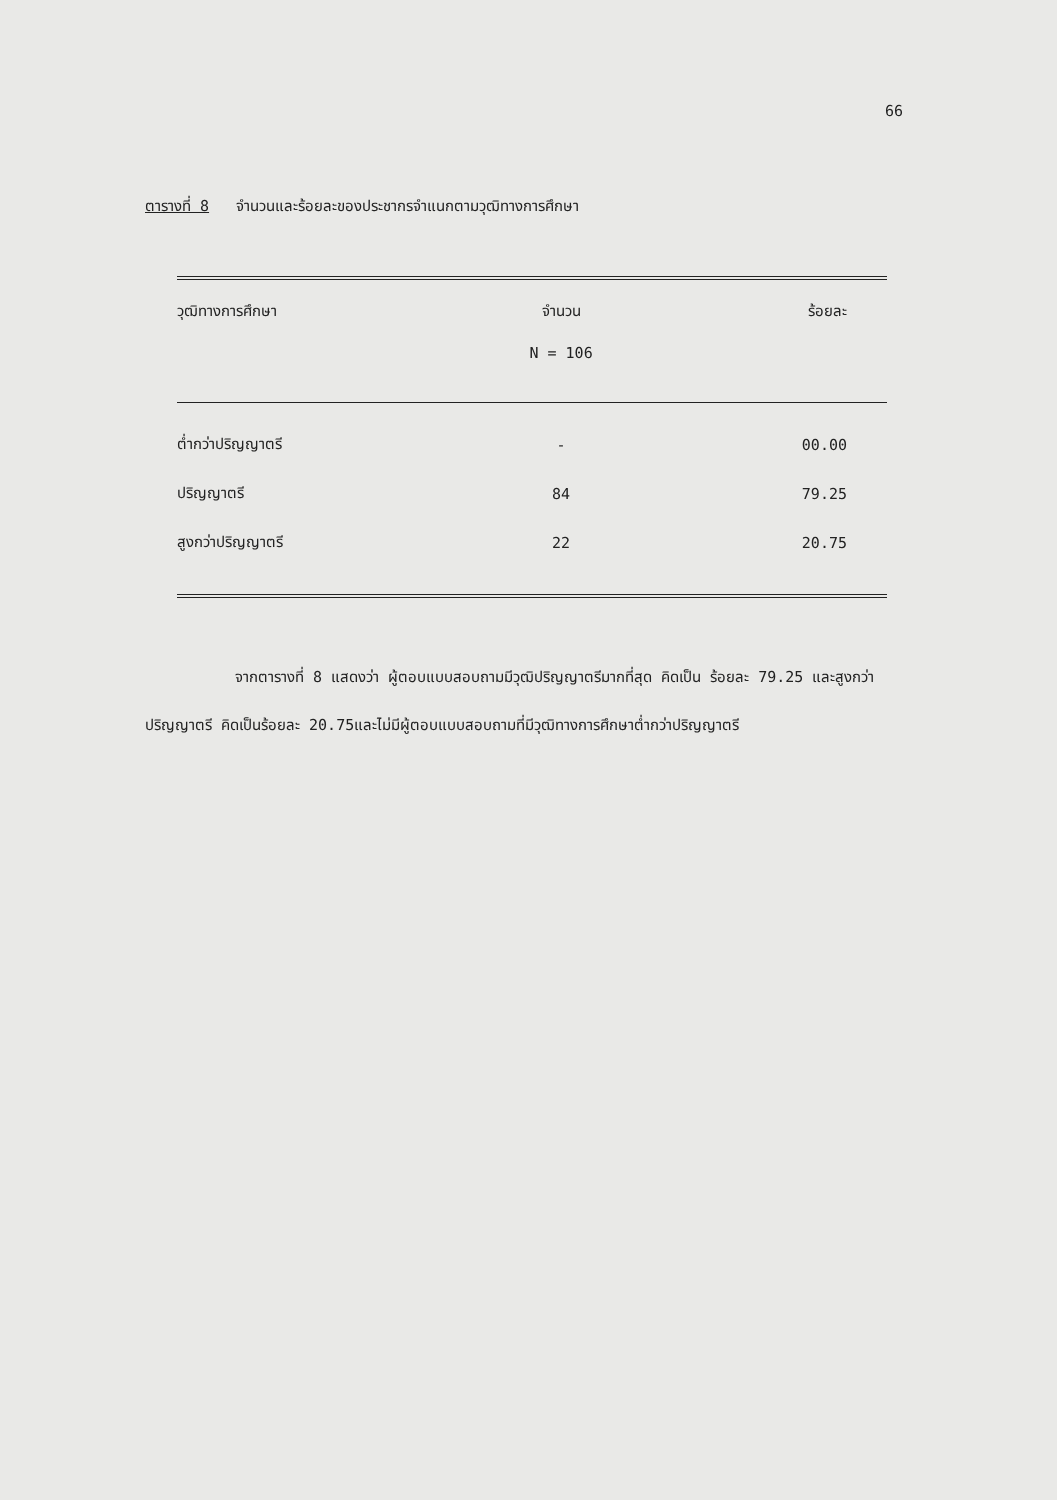66
ตารางที่ 8 จำนวนและร้อยละของประชากรจำแนกตามวุฒิทางการศึกษา
| วุฒิทางการศึกษา | จำนวน | ร้อยละ |
| --- | --- | --- |
| | N = 106 | |
| ต่ำกว่าปริญญาตรี | - | 00.00 |
| ปริญญาตรี | 84 | 79.25 |
| สูงกว่าปริญญาตรี | 22 | 20.75 |
จากตารางที่ 8 แสดงว่า ผู้ตอบแบบสอบถามมีวุฒิปริญญาตรีมากที่สุด คิดเป็น ร้อยละ 79.25 และสูงกว่าปริญญาตรี คิดเป็นร้อยละ 20.75และไม่มีผู้ตอบแบบสอบถามที่มีวุฒิทางการศึกษาต่ำกว่าปริญญาตรี